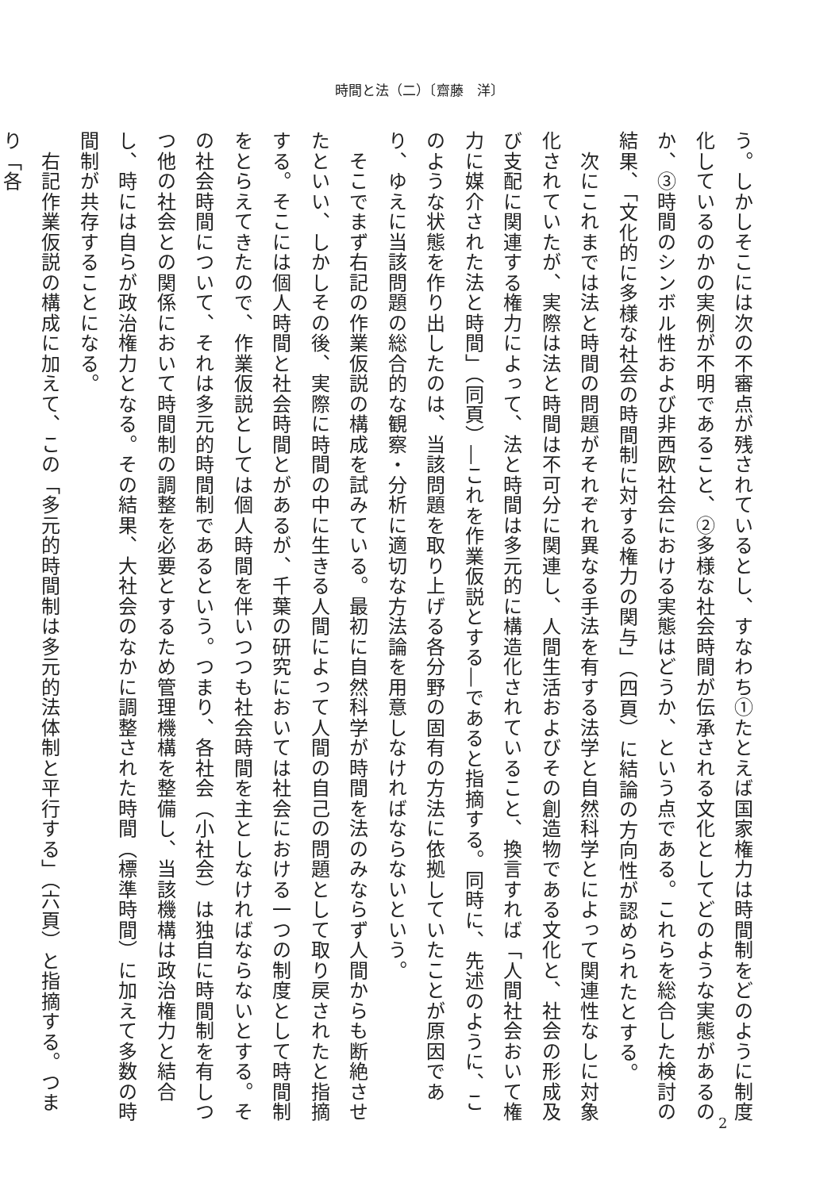時間と法（二）〔齋藤　洋〕
う。しかしそこには次の不審点が残されているとし、すなわち①たとえば国家権力は時間制をどのように制度化しているのかの実例が不明であること、②多様な社会時間が伝承される文化としてどのような実態があるのか、③時間のシンボル性および非西欧社会における実態はどうか、という点である。これらを総合した検討の結果、「文化的に多様な社会の時間制に対する権力の関与」（四頁）に結論の方向性が認められたとする。
　次にこれまでは法と時間の問題がそれぞれ異なる手法を有する法学と自然科学とによって関連性なしに対象化されていたが、実際は法と時間は不可分に関連し、人間生活およびその創造物である文化と、社会の形成及び支配に関連する権力によって、法と時間は多元的に構造化されていること、換言すれば「人間社会おいて権力に媒介された法と時間」（同頁）―これを作業仮説とする―であると指摘する。同時に、先述のように、このような状態を作り出したのは、当該問題を取り上げる各分野の固有の方法に依拠していたことが原因であり、ゆえに当該問題の総合的な観察・分析に適切な方法論を用意しなければならないという。
　そこでまず右記の作業仮説の構成を試みている。最初に自然科学が時間を法のみならず人間からも断絶させたといい、しかしその後、実際に時間の中に生きる人間によって人間の自己の問題として取り戻されたと指摘する。そこには個人時間と社会時間とがあるが、千葉の研究においては社会における一つの制度として時間制をとらえてきたので、作業仮説としては個人時間を伴いつつも社会時間を主としなければならないとする。その社会時間について、それは多元的時間制であるという。つまり、各社会（小社会）は独自に時間制を有しつつ他の社会との関係において時間制の調整を必要とするため管理機構を整備し、当該機構は政治権力と結合し、時には自らが政治権力となる。その結果、大社会のなかに調整された時間（標準時間）に加えて多数の時間制が共存することになる。
　右記作業仮説の構成に加えて、この「多元的時間制は多元的法体制と平行する」（六頁）と指摘する。つまり「各
2